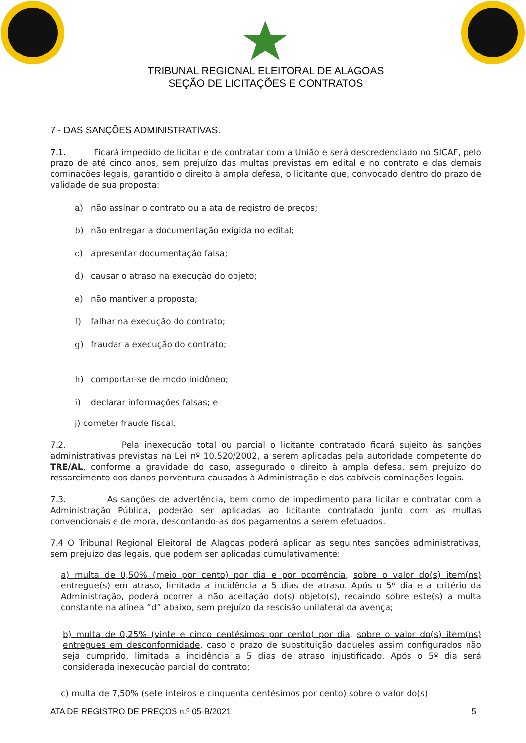TRIBUNAL REGIONAL ELEITORAL DE ALAGOAS
SEÇÃO DE LICITAÇÕES E CONTRATOS
7 - DAS SANÇÕES ADMINISTRATIVAS.
7.1. Ficará impedido de licitar e de contratar com a União e será descredenciado no SICAF, pelo prazo de até cinco anos, sem prejuízo das multas previstas em edital e no contrato e das demais cominações legais, garantido o direito à ampla defesa, o licitante que, convocado dentro do prazo de validade de sua proposta:
a) não assinar o contrato ou a ata de registro de preços;
b) não entregar a documentação exigida no edital;
c) apresentar documentação falsa;
d) causar o atraso na execução do objeto;
e) não mantiver a proposta;
f) falhar na execução do contrato;
g) fraudar a execução do contrato;
h) comportar-se de modo inidôneo;
i) declarar informações falsas; e
j) cometer fraude fiscal.
7.2. Pela inexecução total ou parcial o licitante contratado ficará sujeito às sanções administrativas previstas na Lei nº 10.520/2002, a serem aplicadas pela autoridade competente do TRE/AL, conforme a gravidade do caso, assegurado o direito à ampla defesa, sem prejuízo do ressarcimento dos danos porventura causados à Administração e das cabíveis cominações legais.
7.3. As sanções de advertência, bem como de impedimento para licitar e contratar com a Administração Pública, poderão ser aplicadas ao licitante contratado junto com as multas convencionais e de mora, descontando-as dos pagamentos a serem efetuados.
7.4 O Tribunal Regional Eleitoral de Alagoas poderá aplicar as seguintes sanções administrativas, sem prejuízo das legais, que podem ser aplicadas cumulativamente:
a) multa de 0,50% (meio por cento) por dia e por ocorrência, sobre o valor do(s) item(ns) entregue(s) em atraso, limitada a incidência a 5 dias de atraso. Após o 5º dia e a critério da Administração, poderá ocorrer a não aceitação do(s) objeto(s), recaindo sobre este(s) a multa constante na alínea “d” abaixo, sem prejuízo da rescisão unilateral da avença;
b) multa de 0,25% (vinte e cinco centésimos por cento) por dia, sobre o valor do(s) item(ns) entregues em desconformidade, caso o prazo de substituição daqueles assim configurados não seja cumprido, limitada a incidência a 5 dias de atraso injustificado. Após o 5º dia será considerada inexecução parcial do contrato;
c) multa de 7,50% (sete inteiros e cinquenta centésimos por cento) sobre o valor do(s)
ATA DE REGISTRO DE PREÇOS n.º 05-B/2021 5